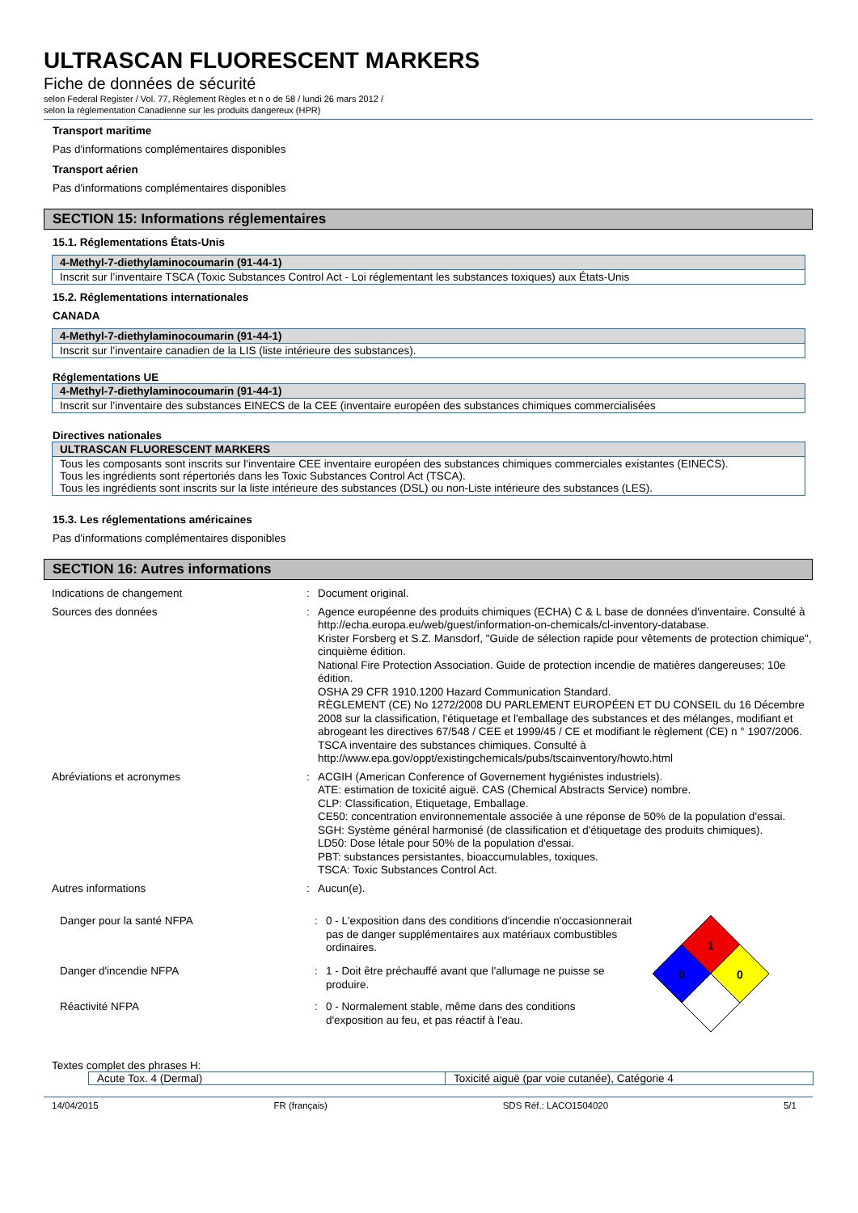ULTRASCAN FLUORESCENT MARKERS
Fiche de données de sécurité
selon Federal Register / Vol. 77, Règlement Règles et n o de 58 / lundi 26 mars 2012 /
selon la réglementation Canadienne sur les produits dangereux (HPR)
Transport maritime
Pas d'informations complémentaires disponibles
Transport aérien
Pas d'informations complémentaires disponibles
SECTION 15: Informations réglementaires
15.1. Réglementations États-Unis
4-Methyl-7-diethylaminocoumarin (91-44-1)
Inscrit sur l’inventaire TSCA (Toxic Substances Control Act - Loi réglementant les substances toxiques) aux États-Unis
15.2. Réglementations internationales
CANADA
4-Methyl-7-diethylaminocoumarin (91-44-1)
Inscrit sur l’inventaire canadien de la LIS (liste intérieure des substances).
Réglementations UE
4-Methyl-7-diethylaminocoumarin (91-44-1)
Inscrit sur l’inventaire des substances EINECS de la CEE (inventaire européen des substances chimiques commercialisées
Directives nationales
ULTRASCAN FLUORESCENT MARKERS
Tous les composants sont inscrits sur l'inventaire CEE inventaire européen des substances chimiques commerciales existantes (EINECS).
Tous les ingrédients sont répertoriés dans les Toxic Substances Control Act (TSCA).
Tous les ingrédients sont inscrits sur la liste intérieure des substances (DSL) ou non-Liste intérieure des substances (LES).
15.3. Les réglementations américaines
Pas d'informations complémentaires disponibles
SECTION 16: Autres informations
| Indications de changement | : | Document original. |
| Sources des données | : | Agence européenne des produits chimiques (ECHA) C & L base de données d'inventaire. Consulté à http://echa.europa.eu/web/guest/information-on-chemicals/cl-inventory-database. Krister Forsberg et S.Z. Mansdorf, "Guide de sélection rapide pour vêtements de protection chimique", cinquième édition. National Fire Protection Association. Guide de protection incendie de matières dangereuses; 10e édition. OSHA 29 CFR 1910.1200 Hazard Communication Standard. RÈGLEMENT (CE) No 1272/2008 DU PARLEMENT EUROPÉEN ET DU CONSEIL du 16 Décembre 2008 sur la classification, l'étiquetage et l'emballage des substances et des mélanges, modifiant et abrogeant les directives 67/548 / CEE et 1999/45 / CE et modifiant le règlement (CE) n ° 1907/2006. TSCA inventaire des substances chimiques. Consulté à http://www.epa.gov/oppt/existingchemicals/pubs/tscainventory/howto.html |
| Abréviations et acronymes | : | ACGIH (American Conference of Governement hygiénistes industriels). ATE: estimation de toxicité aiguë. CAS (Chemical Abstracts Service) nombre. CLP: Classification, Etiquetage, Emballage. CE50: concentration environnementale associée à une réponse de 50% de la population d'essai. SGH: Système général harmonisé (de classification et d'étiquetage des produits chimiques). LD50: Dose létale pour 50% de la population d'essai. PBT: substances persistantes, bioaccumulables, toxiques. TSCA: Toxic Substances Control Act. |
| Autres informations | : | Aucun(e). |
| Danger pour la santé NFPA | : | 0 - L'exposition dans des conditions d'incendie n'occasionnerait pas de danger supplémentaires aux matériaux combustibles ordinaires. |
| Danger d'incendie NFPA | : | 1 - Doit être préchauffé avant que l'allumage ne puisse se produire. |
| Réactivité NFPA | : | 0 - Normalement stable, même dans des conditions d'exposition au feu, et pas réactif à l'eau. |
1
0
0
Textes complet des phrases H:
| Acute Tox. 4 (Dermal) | Toxicité aiguë (par voie cutanée), Catégorie 4 |
14/04/2015 FR (français) SDS Réf.: LACO1504020 5/1